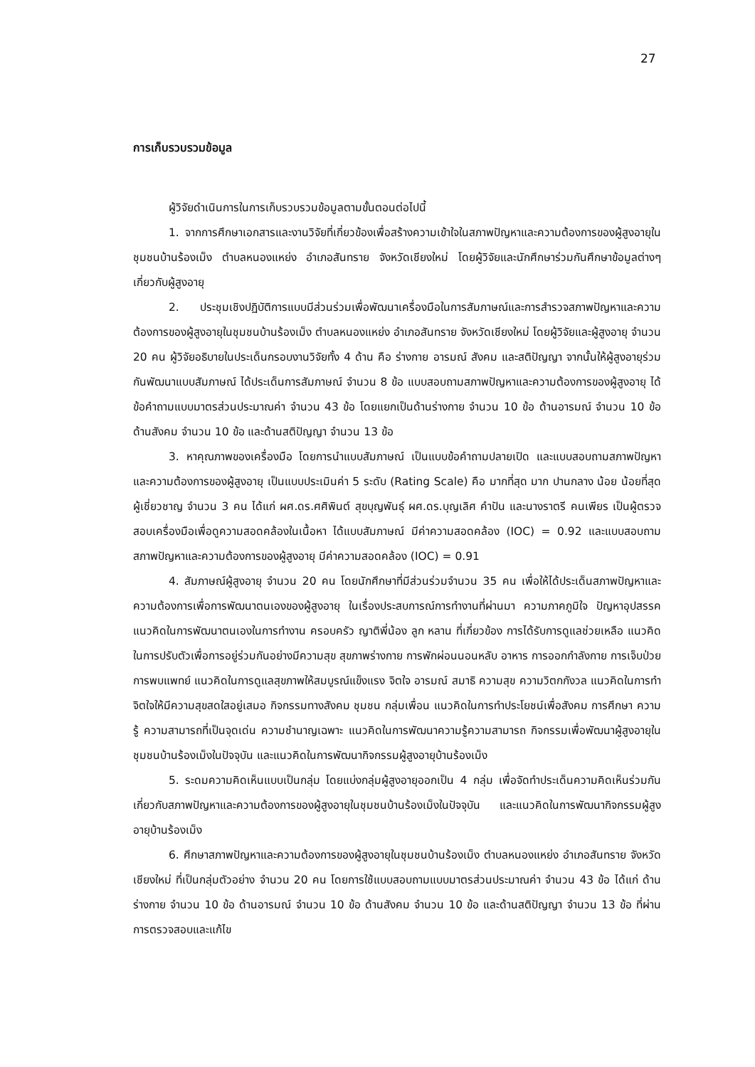27
การเก็บรวบรวมข้อมูล
ผู้วิจัยดำเนินการในการเก็บรวบรวมข้อมูลตามขั้นตอนต่อไปนี้
1. จากการศึกษาเอกสารและงานวิจัยที่เกี่ยวข้องเพื่อสร้างความเข้าใจในสภาพปัญหาและความต้องการของผู้สูงอายุในชุมชนบ้านร้องเม็ง ตำบลหนองแหย่ง อำเภอสันทราย จังหวัดเชียงใหม่ โดยผู้วิจัยและนักศึกษาร่วมกันศึกษาข้อมูลต่างๆ เกี่ยวกับผู้สูงอายุ
2. ประชุมเชิงปฏิบัติการแบบมีส่วนร่วมเพื่อพัฒนาเครื่องมือในการสัมภาษณ์และการสำรวจสภาพปัญหาและความต้องการของผู้สูงอายุในชุมชนบ้านร้องเม็ง ตำบลหนองแหย่ง อำเภอสันทราย จังหวัดเชียงใหม่ โดยผู้วิจัยและผู้สูงอายุ จำนวน 20 คน ผู้วิจัยอธิบายในประเด็นกรอบงานวิจัยทั้ง 4 ด้าน คือ ร่างกาย อารมณ์ สังคม และสติปัญญา จากนั้นให้ผู้สูงอายุร่วมกันพัฒนาแบบสัมภาษณ์ ได้ประเด็นการสัมภาษณ์ จำนวน 8 ข้อ แบบสอบถามสภาพปัญหาและความต้องการของผู้สูงอายุ ได้ข้อคำถามแบบมาตรส่วนประมาณค่า จำนวน 43 ข้อ โดยแยกเป็นด้านร่างกาย จำนวน 10 ข้อ ด้านอารมณ์ จำนวน 10 ข้อ ด้านสังคม จำนวน 10 ข้อ และด้านสติปัญญา จำนวน 13 ข้อ
3. หาคุณภาพของเครื่องมือ โดยการนำแบบสัมภาษณ์ เป็นแบบข้อคำถามปลายเปิด และแบบสอบถามสภาพปัญหาและความต้องการของผู้สูงอายุ เป็นแบบประเมินค่า 5 ระดับ (Rating Scale) คือ มากที่สุด มาก ปานกลาง น้อย น้อยที่สุด ผู้เชี่ยวชาญ จำนวน 3 คน ได้แก่ ผศ.ดร.ศศิพินต์ สุขบุญพันธุ์ ผศ.ดร.บุญเลิศ คำปัน และนางราตรี คนเพียร เป็นผู้ตรวจสอบเครื่องมือเพื่อดูความสอดคล้องในเนื้อหา ได้แบบสัมภาษณ์ มีค่าความสอดคล้อง (IOC) = 0.92 และแบบสอบถามสภาพปัญหาและความต้องการของผู้สูงอายุ มีค่าความสอดคล้อง (IOC) = 0.91
4. สัมภาษณ์ผู้สูงอายุ จำนวน 20 คน โดยนักศึกษาที่มีส่วนร่วมจำนวน 35 คน เพื่อให้ได้ประเด็นสภาพปัญหาและความต้องการเพื่อการพัฒนาตนเองของผู้สูงอายุ ในเรื่องประสบการณ์การทำงานที่ผ่านมา ความภาคภูมิใจ ปัญหาอุปสรรค แนวคิดในการพัฒนาตนเองในการทำงาน ครอบครัว ญาติพี่น้อง ลูก หลาน ที่เกี่ยวข้อง การได้รับการดูแลช่วยเหลือ แนวคิดในการปรับตัวเพื่อการอยู่ร่วมกันอย่างมีความสุข สุขภาพร่างกาย การพักผ่อนนอนหลับ อาหาร การออกกำลังกาย การเจ็บป่วย การพบแพทย์ แนวคิดในการดูแลสุขภาพให้สมบูรณ์แข็งแรง จิตใจ อารมณ์ สมาธิ ความสุข ความวิตกกังวล แนวคิดในการทำจิตใจให้มีความสุขสดใสอยู่เสมอ กิจกรรมทางสังคม ชุมชน กลุ่มเพื่อน แนวคิดในการทำประโยชน์เพื่อสังคม การศึกษา ความรู้ ความสามารถที่เป็นจุดเด่น ความชำนาญเฉพาะ แนวคิดในการพัฒนาความรู้ความสามารถ กิจกรรมเพื่อพัฒนาผู้สูงอายุในชุมชนบ้านร้องเม็งในปัจจุบัน และแนวคิดในการพัฒนากิจกรรมผู้สูงอายุบ้านร้องเม็ง
5. ระดมความคิดเห็นแบบเป็นกลุ่ม โดยแบ่งกลุ่มผู้สูงอายุออกเป็น 4 กลุ่ม เพื่อจัดทำประเด็นความคิดเห็นร่วมกันเกี่ยวกับสภาพปัญหาและความต้องการของผู้สูงอายุในชุมชนบ้านร้องเม็งในปัจจุบัน และแนวคิดในการพัฒนากิจกรรมผู้สูงอายุบ้านร้องเม็ง
6. ศึกษาสภาพปัญหาและความต้องการของผู้สูงอายุในชุมชนบ้านร้องเม็ง ตำบลหนองแหย่ง อำเภอสันทราย จังหวัดเชียงใหม่ ที่เป็นกลุ่มตัวอย่าง จำนวน 20 คน โดยการใช้แบบสอบถามแบบมาตรส่วนประมาณค่า จำนวน 43 ข้อ ได้แก่ ด้านร่างกาย จำนวน 10 ข้อ ด้านอารมณ์ จำนวน 10 ข้อ ด้านสังคม จำนวน 10 ข้อ และด้านสติปัญญา จำนวน 13 ข้อ ที่ผ่านการตรวจสอบและแก้ไข